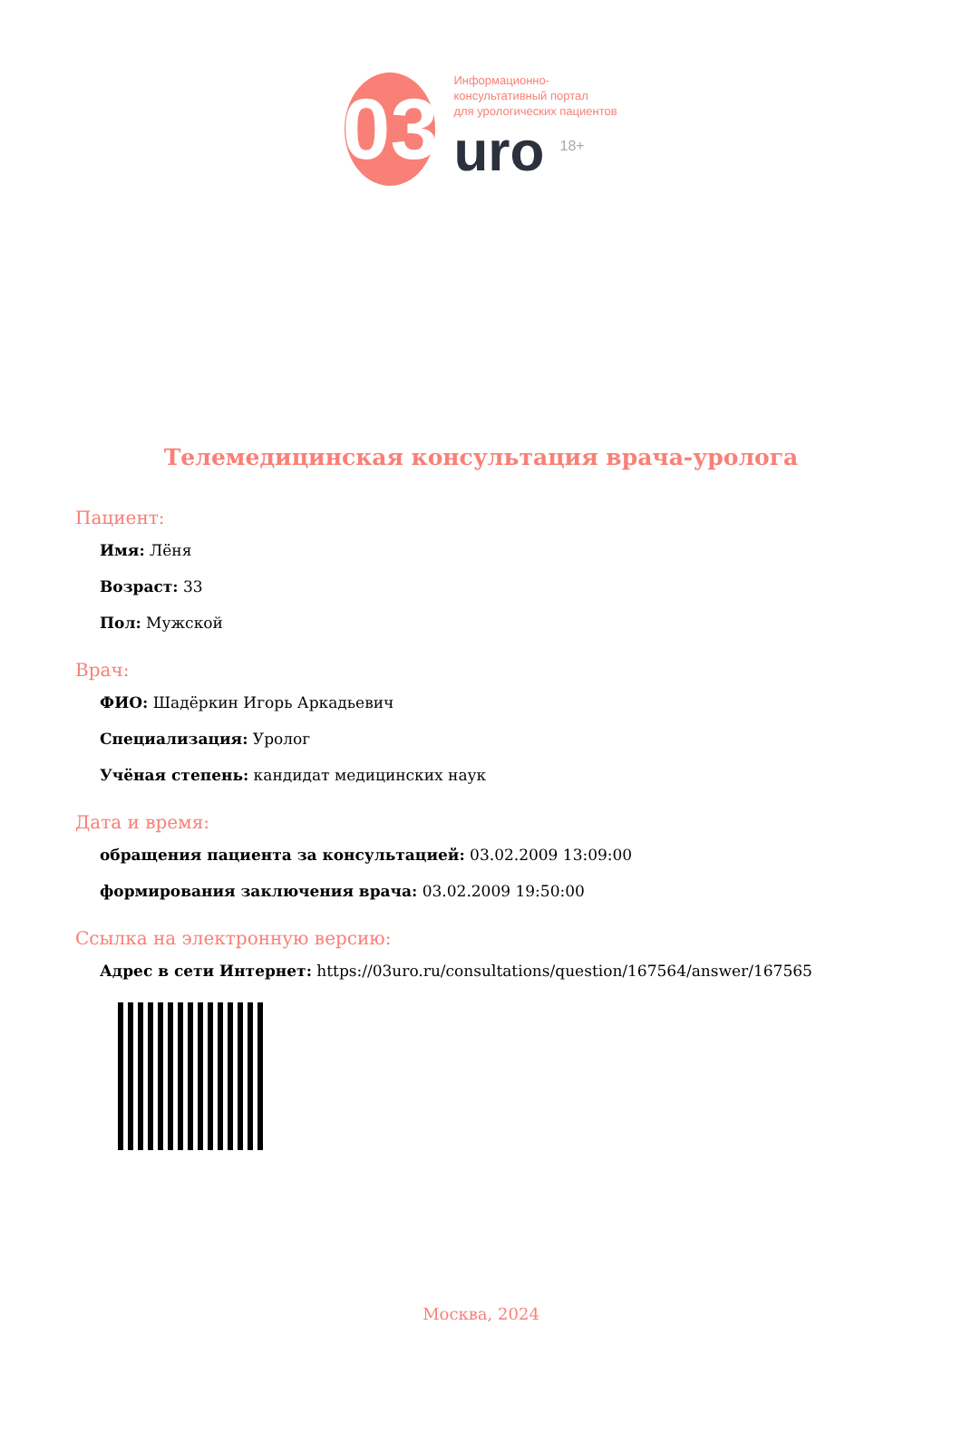03
Информационно-
консультативный портал
для урологических пациентов
uro <sup>18+</sup>
Телемедицинская консультация врача-уролога
Пациент:
Имя: Лёня
Возраст: 33
Пол: Мужской
Врач:
ФИО: Шадёркин Игорь Аркадьевич
Специализация: Уролог
Учёная степень: кандидат медицинских наук
Дата и время:
обращения пациента за консультацией: 03.02.2009 13:09:00
формирования заключения врача: 03.02.2009 19:50:00
Ссылка на электронную версию:
Адрес в сети Интернет: https://03uro.ru/consultations/question/167564/answer/167565
Москва, 2024